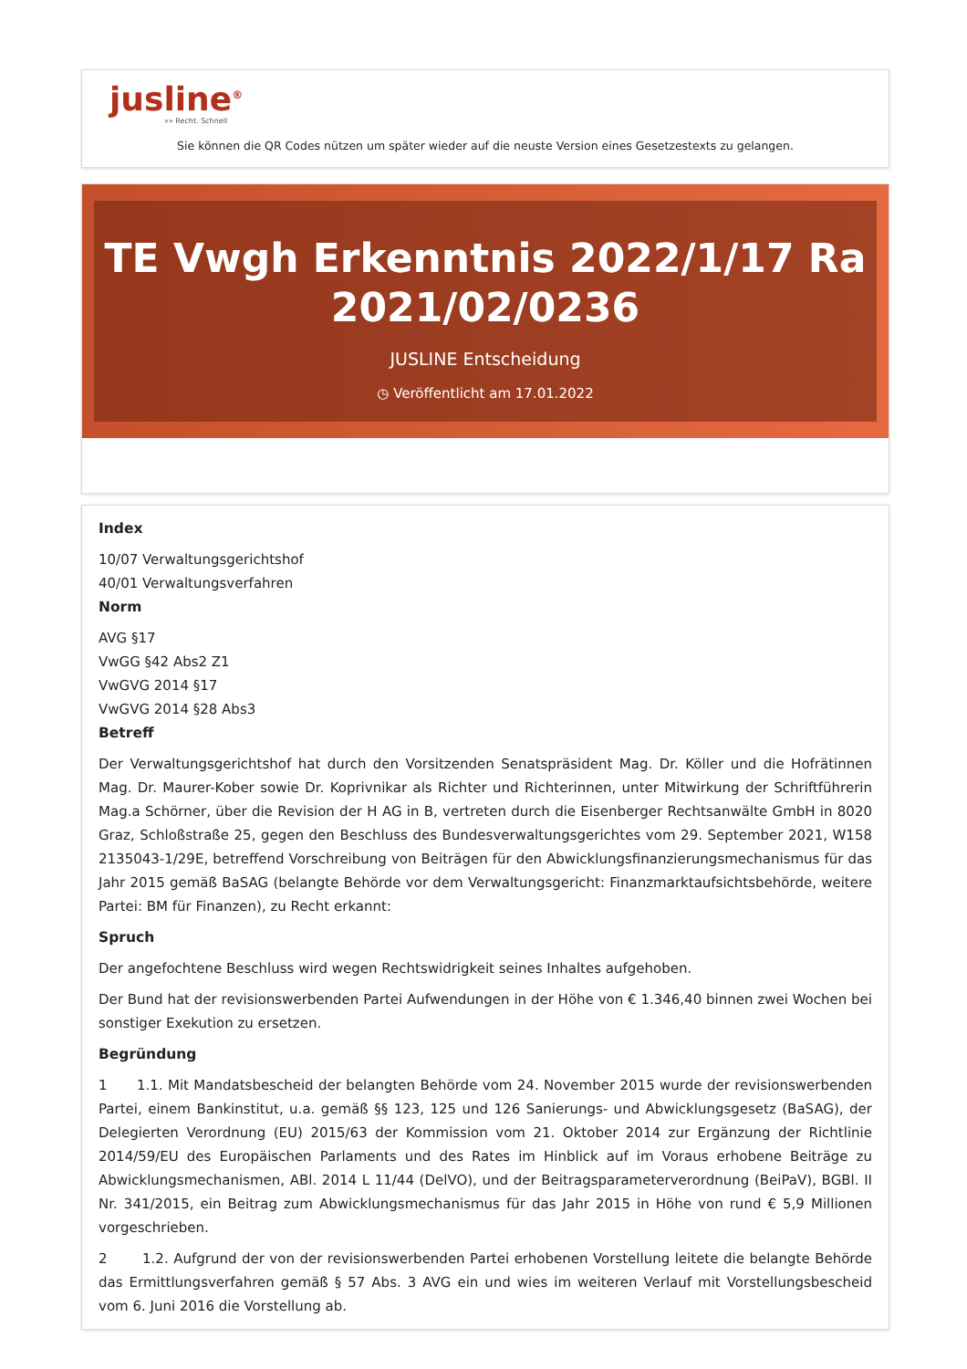jusline<sup>®</sup>
»» Recht. Schnell
Sie können die QR Codes nützen um später wieder auf die neuste Version eines Gesetzestexts zu gelangen.
TE Vwgh Erkenntnis 2022/1/17 Ra 2021/02/0236
JUSLINE Entscheidung
◷ Veröffentlicht am 17.01.2022
Index
10/07 Verwaltungsgerichtshof
40/01 Verwaltungsverfahren
Norm
AVG §17
VwGG §42 Abs2 Z1
VwGVG 2014 §17
VwGVG 2014 §28 Abs3
Betreff
Der Verwaltungsgerichtshof hat durch den Vorsitzenden Senatspräsident Mag. Dr. Köller und die Hofrätinnen Mag. Dr. Maurer-Kober sowie Dr. Koprivnikar als Richter und Richterinnen, unter Mitwirkung der Schriftführerin Mag.a Schörner, über die Revision der H AG in B, vertreten durch die Eisenberger Rechtsanwälte GmbH in 8020 Graz, Schloßstraße 25, gegen den Beschluss des Bundesverwaltungsgerichtes vom 29. September 2021, W158 2135043-1/29E, betreffend Vorschreibung von Beiträgen für den Abwicklungsfinanzierungsmechanismus für das Jahr 2015 gemäß BaSAG (belangte Behörde vor dem Verwaltungsgericht: Finanzmarktaufsichtsbehörde, weitere Partei: BM für Finanzen), zu Recht erkannt:
Spruch
Der angefochtene Beschluss wird wegen Rechtswidrigkeit seines Inhaltes aufgehoben.
Der Bund hat der revisionswerbenden Partei Aufwendungen in der Höhe von € 1.346,40 binnen zwei Wochen bei sonstiger Exekution zu ersetzen.
Begründung
1 1.1. Mit Mandatsbescheid der belangten Behörde vom 24. November 2015 wurde der revisionswerbenden Partei, einem Bankinstitut, u.a. gemäß §§ 123, 125 und 126 Sanierungs- und Abwicklungsgesetz (BaSAG), der Delegierten Verordnung (EU) 2015/63 der Kommission vom 21. Oktober 2014 zur Ergänzung der Richtlinie 2014/59/EU des Europäischen Parlaments und des Rates im Hinblick auf im Voraus erhobene Beiträge zu Abwicklungsmechanismen, ABl. 2014 L 11/44 (DelVO), und der Beitragsparameterverordnung (BeiPaV), BGBl. II Nr. 341/2015, ein Beitrag zum Abwicklungsmechanismus für das Jahr 2015 in Höhe von rund € 5,9 Millionen vorgeschrieben.
2 1.2. Aufgrund der von der revisionswerbenden Partei erhobenen Vorstellung leitete die belangte Behörde das Ermittlungsverfahren gemäß § 57 Abs. 3 AVG ein und wies im weiteren Verlauf mit Vorstellungsbescheid vom 6. Juni 2016 die Vorstellung ab.